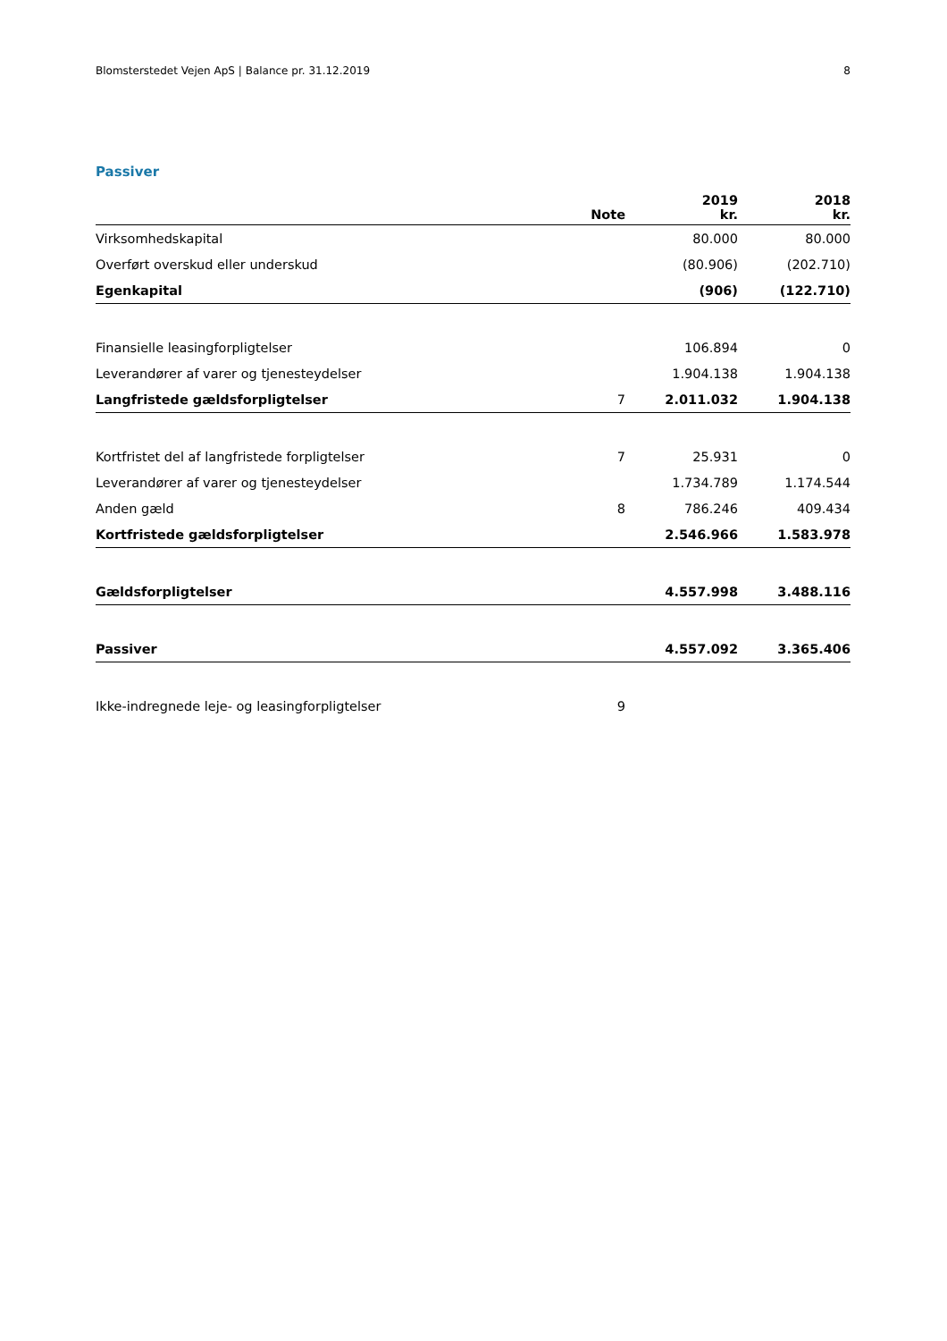Blomsterstedet Vejen ApS | Balance pr. 31.12.2019 8
Passiver
| | Note | 2019 kr. | 2018 kr. |
| --- | --- | --- | --- |
| Virksomhedskapital | | 80.000 | 80.000 |
| Overført overskud eller underskud | | (80.906) | (202.710) |
| Egenkapital | | (906) | (122.710) |
| Finansielle leasingforpligtelser | | 106.894 | 0 |
| Leverandører af varer og tjenesteydelser | | 1.904.138 | 1.904.138 |
| Langfristede gældsforpligtelser | 7 | 2.011.032 | 1.904.138 |
| Kortfristet del af langfristede forpligtelser | 7 | 25.931 | 0 |
| Leverandører af varer og tjenesteydelser | | 1.734.789 | 1.174.544 |
| Anden gæld | 8 | 786.246 | 409.434 |
| Kortfristede gældsforpligtelser | | 2.546.966 | 1.583.978 |
| Gældsforpligtelser | | 4.557.998 | 3.488.116 |
| Passiver | | 4.557.092 | 3.365.406 |
| Ikke-indregnede leje- og leasingforpligtelser | 9 | | |